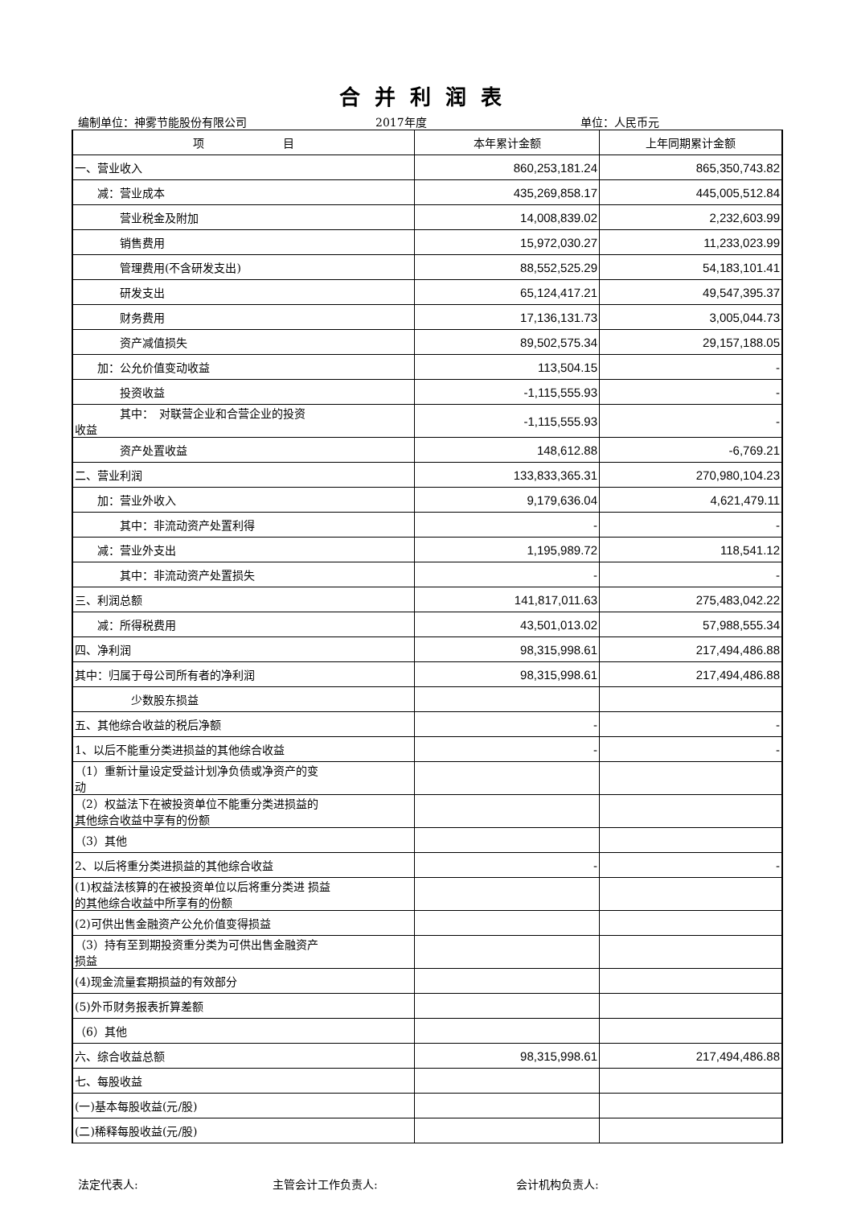合并利润表
编制单位：神雾节能股份有限公司 2017年度 单位：人民币元
| 项 目 | 本年累计金额 | 上年同期累计金额 |
| --- | --- | --- |
| 一、营业收入 | 860,253,181.24 | 865,350,743.82 |
| 减：营业成本 | 435,269,858.17 | 445,005,512.84 |
| 营业税金及附加 | 14,008,839.02 | 2,232,603.99 |
| 销售费用 | 15,972,030.27 | 11,233,023.99 |
| 管理费用(不含研发支出) | 88,552,525.29 | 54,183,101.41 |
| 研发支出 | 65,124,417.21 | 49,547,395.37 |
| 财务费用 | 17,136,131.73 | 3,005,044.73 |
| 资产减值损失 | 89,502,575.34 | 29,157,188.05 |
| 加：公允价值变动收益 | 113,504.15 | - |
| 投资收益 | -1,115,555.93 | - |
| 其中： 对联营企业和合营企业的投资 收益 | -1,115,555.93 | - |
| 资产处置收益 | 148,612.88 | -6,769.21 |
| 二、营业利润 | 133,833,365.31 | 270,980,104.23 |
| 加：营业外收入 | 9,179,636.04 | 4,621,479.11 |
| 其中：非流动资产处置利得 | - | - |
| 减：营业外支出 | 1,195,989.72 | 118,541.12 |
| 其中：非流动资产处置损失 | - | - |
| 三、利润总额 | 141,817,011.63 | 275,483,042.22 |
| 减：所得税费用 | 43,501,013.02 | 57,988,555.34 |
| 四、净利润 | 98,315,998.61 | 217,494,486.88 |
| 其中：归属于母公司所有者的净利润 | 98,315,998.61 | 217,494,486.88 |
| 少数股东损益 | | |
| 五、其他综合收益的税后净额 | - | - |
| 1、以后不能重分类进损益的其他综合收益 | - | - |
| （1）重新计量设定受益计划净负债或净资产的变 动 | | |
| （2）权益法下在被投资单位不能重分类进损益的 其他综合收益中享有的份额 | | |
| （3）其他 | | |
| 2、以后将重分类进损益的其他综合收益 | - | - |
| (1)权益法核算的在被投资单位以后将重分类进 损益 的其他综合收益中所享有的份额 | | |
| (2)可供出售金融资产公允价值变得损益 | | |
| （3）持有至到期投资重分类为可供出售金融资产 损益 | | |
| (4)现金流量套期损益的有效部分 | | |
| (5)外币财务报表折算差额 | | |
| （6）其他 | | |
| 六、综合收益总额 | 98,315,998.61 | 217,494,486.88 |
| 七、每股收益 | | |
| (一)基本每股收益(元/股) | | |
| (二)稀释每股收益(元/股) | | |
法定代表人: 主管会计工作负责人: 会计机构负责人: